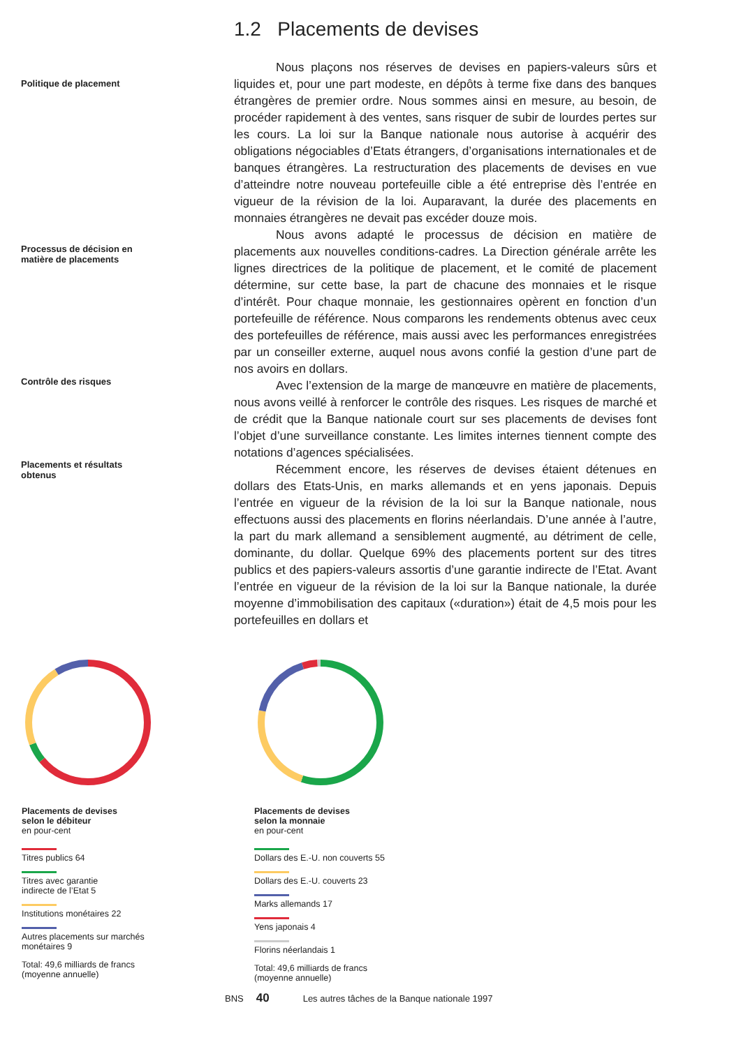Politique de placement
Processus de décision en
matière de placements
Contrôle des risques
Placements et résultats
obtenus
1.2 Placements de devises
Nous plaçons nos réserves de devises en papiers-valeurs sûrs et liquides et, pour une part modeste, en dépôts à terme fixe dans des banques étrangères de premier ordre. Nous sommes ainsi en mesure, au besoin, de procéder rapidement à des ventes, sans risquer de subir de lourdes pertes sur les cours. La loi sur la Banque nationale nous autorise à acquérir des obligations négociables d’Etats étrangers, d’organisations internationales et de banques étrangères. La restructuration des placements de devises en vue d’atteindre notre nouveau portefeuille cible a été entreprise dès l’entrée en vigueur de la révision de la loi. Auparavant, la durée des placements en monnaies étrangères ne devait pas excéder douze mois.
Nous avons adapté le processus de décision en matière de placements aux nouvelles conditions-cadres. La Direction générale arrête les lignes directrices de la politique de placement, et le comité de placement détermine, sur cette base, la part de chacune des monnaies et le risque d’intérêt. Pour chaque monnaie, les gestionnaires opèrent en fonction d’un portefeuille de référence. Nous comparons les rendements obtenus avec ceux des portefeuilles de référence, mais aussi avec les performances enregistrées par un conseiller externe, auquel nous avons confié la gestion d’une part de nos avoirs en dollars.
Avec l’extension de la marge de manœuvre en matière de placements, nous avons veillé à renforcer le contrôle des risques. Les risques de marché et de crédit que la Banque nationale court sur ses placements de devises font l’objet d’une surveillance constante. Les limites internes tiennent compte des notations d’agences spécialisées.
Récemment encore, les réserves de devises étaient détenues en dollars des Etats-Unis, en marks allemands et en yens japonais. Depuis l’entrée en vigueur de la révision de la loi sur la Banque nationale, nous effectuons aussi des placements en florins néerlandais. D’une année à l’autre, la part du mark allemand a sensiblement augmenté, au détriment de celle, dominante, du dollar. Quelque 69% des placements portent sur des titres publics et des papiers-valeurs assortis d’une garantie indirecte de l’Etat. Avant l’entrée en vigueur de la révision de la loi sur la Banque nationale, la durée moyenne d’immobilisation des capitaux («duration») était de 4,5 mois pour les portefeuilles en dollars et
Placements de devises
selon le débiteur
en pour-cent
Titres publics 64
Titres avec garantie
indirecte de l’Etat 5
Institutions monétaires 22
Autres placements sur marchés
monétaires 9
Total: 49,6 milliards de francs
(moyenne annuelle)
Placements de devises
selon la monnaie
en pour-cent
Dollars des E.-U. non couverts 55
Dollars des E.-U. couverts 23
Marks allemands 17
Yens japonais 4
Florins néerlandais 1
Total: 49,6 milliards de francs
(moyenne annuelle)
BNS 40 Les autres tâches de la Banque nationale 1997